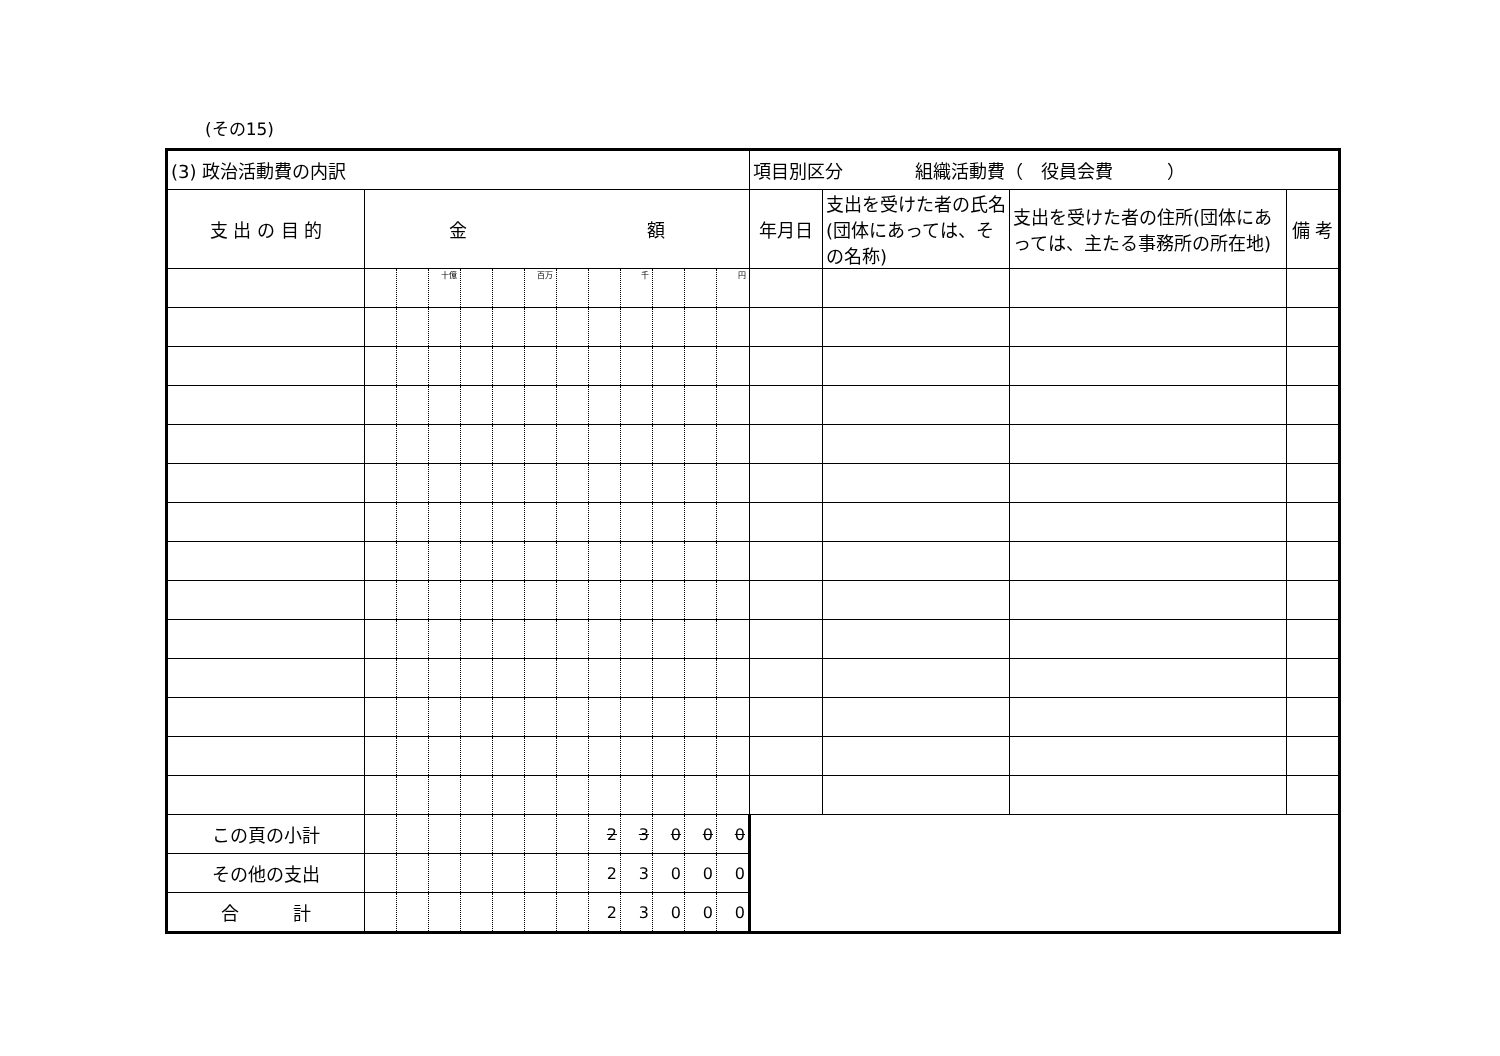(その15)
| (3) 政治活動費の内訳 | | | | | | | | | | | | | 項目別区分 組織活動費（ 役員会費 ） | | | |
| 支 出 の 目 的 | 金 額 | | | | | | | | | | | | 年月日 | 支出を受けた者の氏名(団体にあっては、その名称) | 支出を受けた者の住所(団体にあっては、主たる事務所の所在地) | 備 考 |
| | | | 十億 | | | 百万 | | | 千 | | | 円 | | | | |
| この頁の小計 | | | | | | | | 2 | 3 | 0 | 0 | 0 | | | | |
| その他の支出 | | | | | | | | 2 | 3 | 0 | 0 | 0 | | | | |
| 合 計 | | | | | | | | 2 | 3 | 0 | 0 | 0 | | | | |